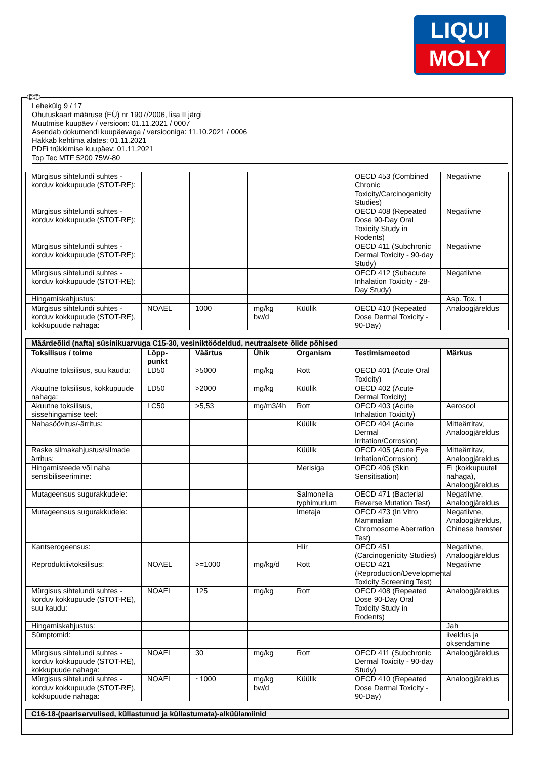LIQUI
MOLY
EST
Lehekülg 9 / 17
Ohutuskaart määruse (EÜ) nr 1907/2006, lisa II järgi
Muutmise kuupäev / versioon: 01.11.2021 / 0007
Asendab dokumendi kuupäevaga / versiooniga: 11.10.2021 / 0006
Hakkab kehtima alates: 01.11.2021
PDFi trükkimise kuupäev: 01.11.2021
Top Tec MTF 5200 75W-80
| Mürgisus sihtelundi suhtes - korduv kokkupuude (STOT-RE): | | | | | OECD 453 (Combined Chronic Toxicity/Carcinogenicity Studies) | Negatiivne |
| Mürgisus sihtelundi suhtes - korduv kokkupuude (STOT-RE): | | | | | OECD 408 (Repeated Dose 90-Day Oral Toxicity Study in Rodents) | Negatiivne |
| Mürgisus sihtelundi suhtes - korduv kokkupuude (STOT-RE): | | | | | OECD 411 (Subchronic Dermal Toxicity - 90-day Study) | Negatiivne |
| Mürgisus sihtelundi suhtes - korduv kokkupuude (STOT-RE): | | | | | OECD 412 (Subacute Inhalation Toxicity - 28-Day Study) | Negatiivne |
| Hingamiskahjustus: | | | | | | Asp. Tox. 1 |
| Mürgisus sihtelundi suhtes - korduv kokkupuude (STOT-RE), kokkupuude nahaga: | NOAEL | 1000 | mg/kg bw/d | Küülik | OECD 410 (Repeated Dose Dermal Toxicity - 90-Day) | Analoogjäreldus |
Määrdeõlid (nafta) süsinikuarvuga C15-30, vesiniktöödeldud, neutraalsete õlide põhised
| Toksilisus / toime | Lõpp-punkt | Väärtus | Ühik | Organism | Testimismeetod | Märkus |
| --- | --- | --- | --- | --- | --- | --- |
| Akuutne toksilisus, suu kaudu: | LD50 | >5000 | mg/kg | Rott | OECD 401 (Acute Oral Toxicity) | |
| Akuutne toksilisus, kokkupuude nahaga: | LD50 | >2000 | mg/kg | Küülik | OECD 402 (Acute Dermal Toxicity) | |
| Akuutne toksilisus, sissehingamise teel: | LC50 | >5,53 | mg/m3/4h | Rott | OECD 403 (Acute Inhalation Toxicity) | Aerosool |
| Nahasöövitus/-ärritus: | | | | Küülik | OECD 404 (Acute Dermal Irritation/Corrosion) | Mitteärritav, Analoogjäreldus |
| Raske silmakahjustus/silmade ärritus: | | | | Küülik | OECD 405 (Acute Eye Irritation/Corrosion) | Mitteärritav, Analoogjäreldus |
| Hingamisteede või naha sensibiliseerimine: | | | | Merisiga | OECD 406 (Skin Sensitisation) | Ei (kokkupuutel nahaga), Analoogjäreldus |
| Mutageensus sugurakkudele: | | | | Salmonella typhimurium | OECD 471 (Bacterial Reverse Mutation Test) | Negatiivne, Analoogjäreldus |
| Mutageensus sugurakkudele: | | | | Imetaja | OECD 473 (In Vitro Mammalian Chromosome Aberration Test) | Negatiivne, Analoogjäreldus, Chinese hamster |
| Kantserogeensus: | | | | Hiir | OECD 451 (Carcinogenicity Studies) | Negatiivne, Analoogjäreldus |
| Reproduktiivtoksilisus: | NOAEL | >=1000 | mg/kg/d | Rott | OECD 421 (Reproduction/Developmental Toxicity Screening Test) | Negatiivne |
| Mürgisus sihtelundi suhtes - korduv kokkupuude (STOT-RE), suu kaudu: | NOAEL | 125 | mg/kg | Rott | OECD 408 (Repeated Dose 90-Day Oral Toxicity Study in Rodents) | Analoogjäreldus |
| Hingamiskahjustus: | | | | | | Jah |
| Sümptomid: | | | | | | iiveldus ja oksendamine |
| Mürgisus sihtelundi suhtes - korduv kokkupuude (STOT-RE), kokkupuude nahaga: | NOAEL | 30 | mg/kg | Rott | OECD 411 (Subchronic Dermal Toxicity - 90-day Study) | Analoogjäreldus |
| Mürgisus sihtelundi suhtes - korduv kokkupuude (STOT-RE), kokkupuude nahaga: | NOAEL | ~1000 | mg/kg bw/d | Küülik | OECD 410 (Repeated Dose Dermal Toxicity - 90-Day) | Analoogjäreldus |
C16-18-(paarisarvulised, küllastunud ja küllastumata)-alküülamiinid